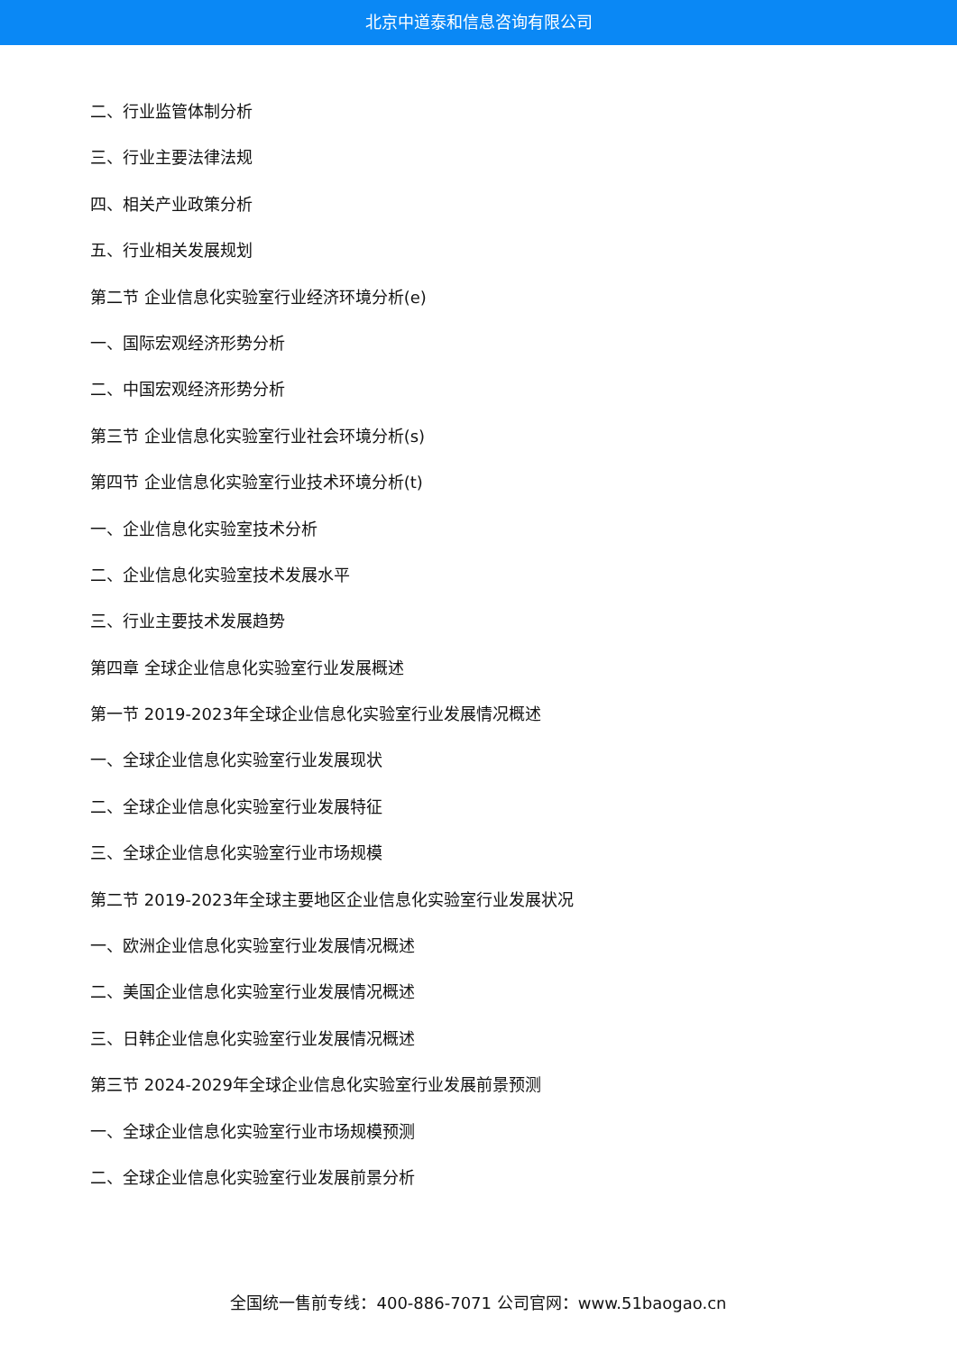北京中道泰和信息咨询有限公司
二、行业监管体制分析
三、行业主要法律法规
四、相关产业政策分析
五、行业相关发展规划
第二节 企业信息化实验室行业经济环境分析(e)
一、国际宏观经济形势分析
二、中国宏观经济形势分析
第三节 企业信息化实验室行业社会环境分析(s)
第四节 企业信息化实验室行业技术环境分析(t)
一、企业信息化实验室技术分析
二、企业信息化实验室技术发展水平
三、行业主要技术发展趋势
第四章 全球企业信息化实验室行业发展概述
第一节 2019-2023年全球企业信息化实验室行业发展情况概述
一、全球企业信息化实验室行业发展现状
二、全球企业信息化实验室行业发展特征
三、全球企业信息化实验室行业市场规模
第二节 2019-2023年全球主要地区企业信息化实验室行业发展状况
一、欧洲企业信息化实验室行业发展情况概述
二、美国企业信息化实验室行业发展情况概述
三、日韩企业信息化实验室行业发展情况概述
第三节 2024-2029年全球企业信息化实验室行业发展前景预测
一、全球企业信息化实验室行业市场规模预测
二、全球企业信息化实验室行业发展前景分析
全国统一售前专线：400-886-7071 公司官网：www.51baogao.cn